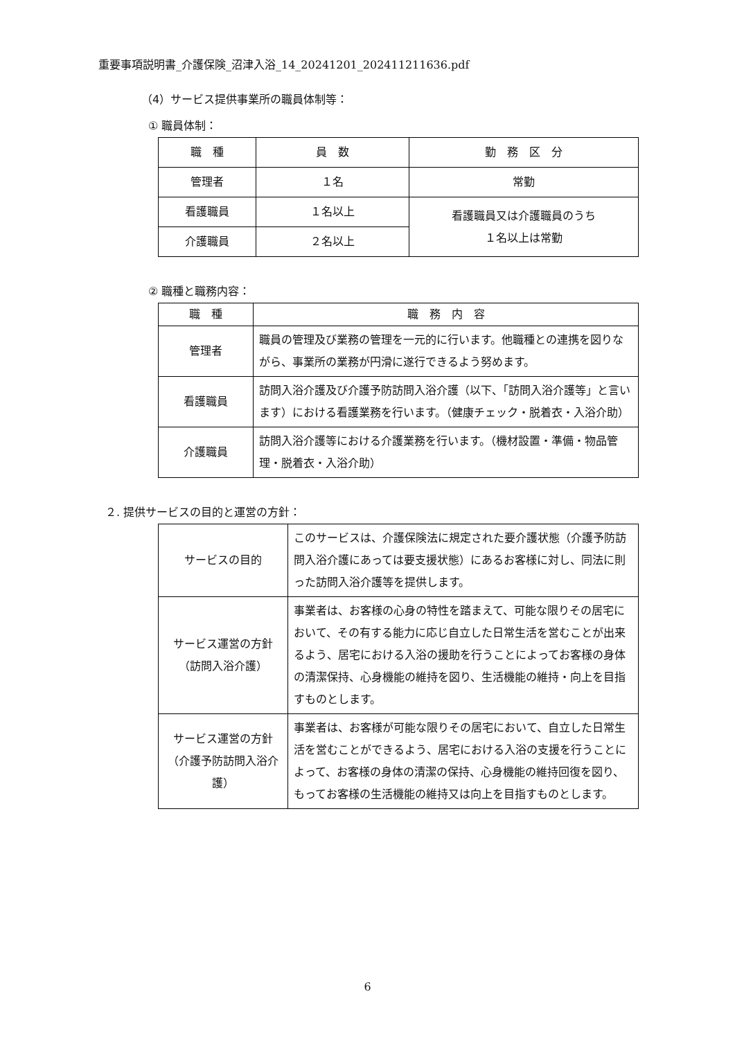重要事項説明書_介護保険_沼津入浴_14_20241201_202411211636.pdf
（4）サービス提供事業所の職員体制等：
① 職員体制：
| 職 種 | 員 数 | 勤 務 区 分 |
| --- | --- | --- |
| 管理者 | １名 | 常勤 |
| 看護職員 | １名以上 | 看護職員又は介護職員のうち １名以上は常勤 |
| 介護職員 | ２名以上 | |
② 職種と職務内容：
| 職 種 | 職 務 内 容 |
| --- | --- |
| 管理者 | 職員の管理及び業務の管理を一元的に行います。他職種との連携を図りながら、事業所の業務が円滑に遂行できるよう努めます。 |
| 看護職員 | 訪問入浴介護及び介護予防訪問入浴介護（以下、「訪問入浴介護等」と言います）における看護業務を行います。（健康チェック・脱着衣・入浴介助） |
| 介護職員 | 訪問入浴介護等における介護業務を行います。（機材設置・準備・物品管理・脱着衣・入浴介助） |
２. 提供サービスの目的と運営の方針：
| サービスの目的 | このサービスは、介護保険法に規定された要介護状態（介護予防訪問入浴介護にあっては要支援状態）にあるお客様に対し、同法に則った訪問入浴介護等を提供します。 |
| サービス運営の方針 （訪問入浴介護） | 事業者は、お客様の心身の特性を踏まえて、可能な限りその居宅において、その有する能力に応じ自立した日常生活を営むことが出来るよう、居宅における入浴の援助を行うことによってお客様の身体の清潔保持、心身機能の維持を図り、生活機能の維持・向上を目指すものとします。 |
| サービス運営の方針 （介護予防訪問入浴介護） | 事業者は、お客様が可能な限りその居宅において、自立した日常生活を営むことができるよう、居宅における入浴の支援を行うことによって、お客様の身体の清潔の保持、心身機能の維持回復を図り、もってお客様の生活機能の維持又は向上を目指すものとします。 |
6